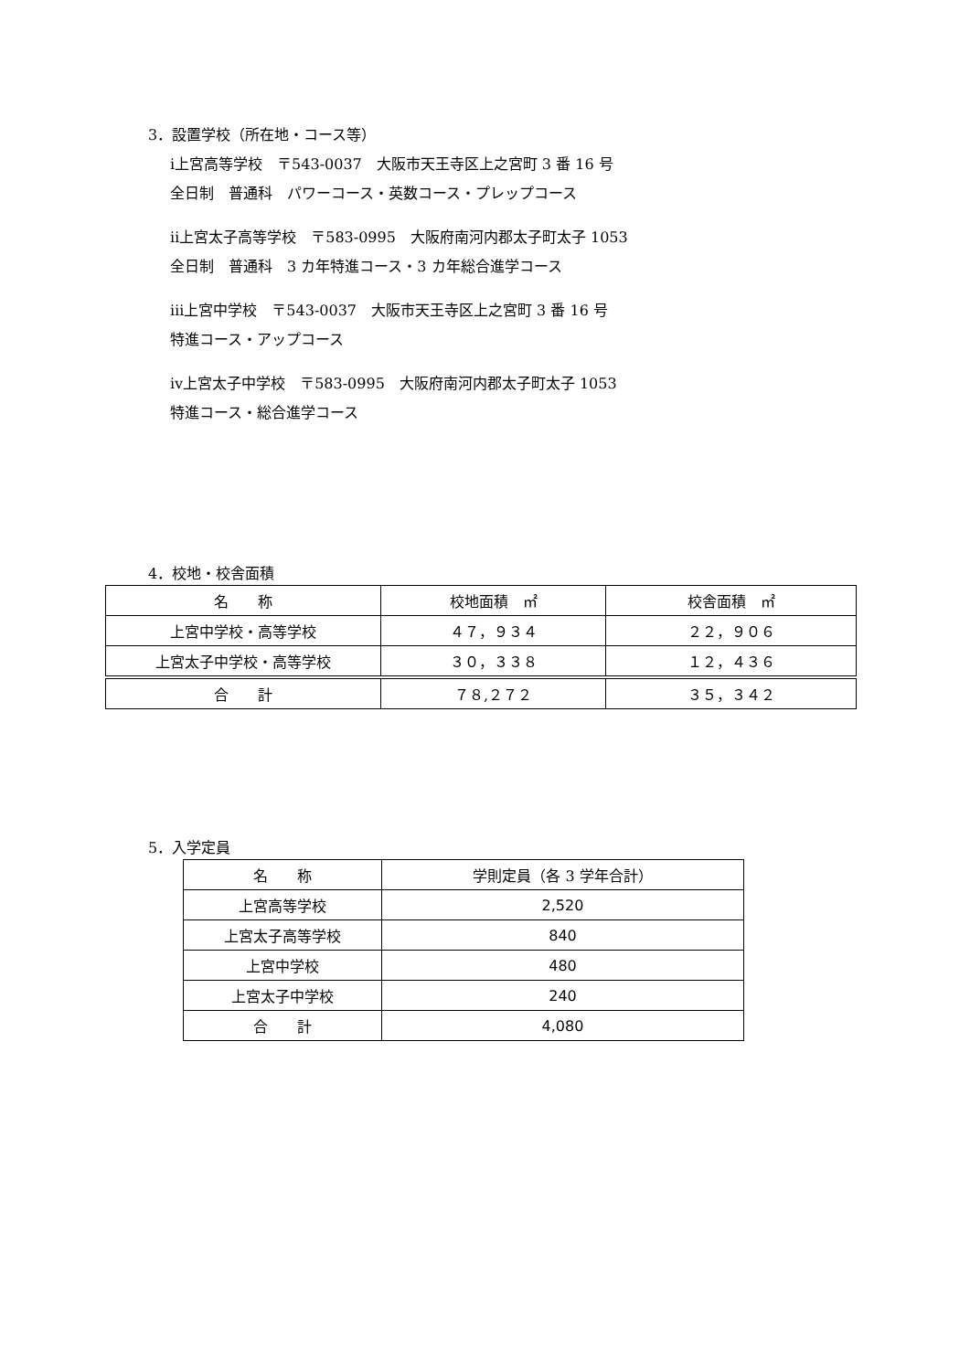3．設置学校（所在地・コース等）
ⅰ上宮高等学校　〒543-0037　大阪市天王寺区上之宮町 3 番 16 号
全日制　普通科　パワーコース・英数コース・プレップコース
ⅱ上宮太子高等学校　〒583-0995　大阪府南河内郡太子町太子 1053
全日制　普通科　3 カ年特進コース・3 カ年総合進学コース
ⅲ上宮中学校　〒543-0037　大阪市天王寺区上之宮町 3 番 16 号
特進コース・アップコース
ⅳ上宮太子中学校　〒583-0995　大阪府南河内郡太子町太子 1053
特進コース・総合進学コース
4．校地・校舎面積
| 名 称 | 校地面積 ㎡ | 校舎面積 ㎡ |
| --- | --- | --- |
| 上宮中学校・高等学校 | ４７，９３４ | ２２，９０６ |
| 上宮太子中学校・高等学校 | ３０，３３８ | １２，４３６ |
| 合 計 | ７８,２７２ | ３５，３４２ |
5．入学定員
| 名 称 | 学則定員（各 3 学年合計） |
| --- | --- |
| 上宮高等学校 | 2,520 |
| 上宮太子高等学校 | 840 |
| 上宮中学校 | 480 |
| 上宮太子中学校 | 240 |
| 合 計 | 4,080 |